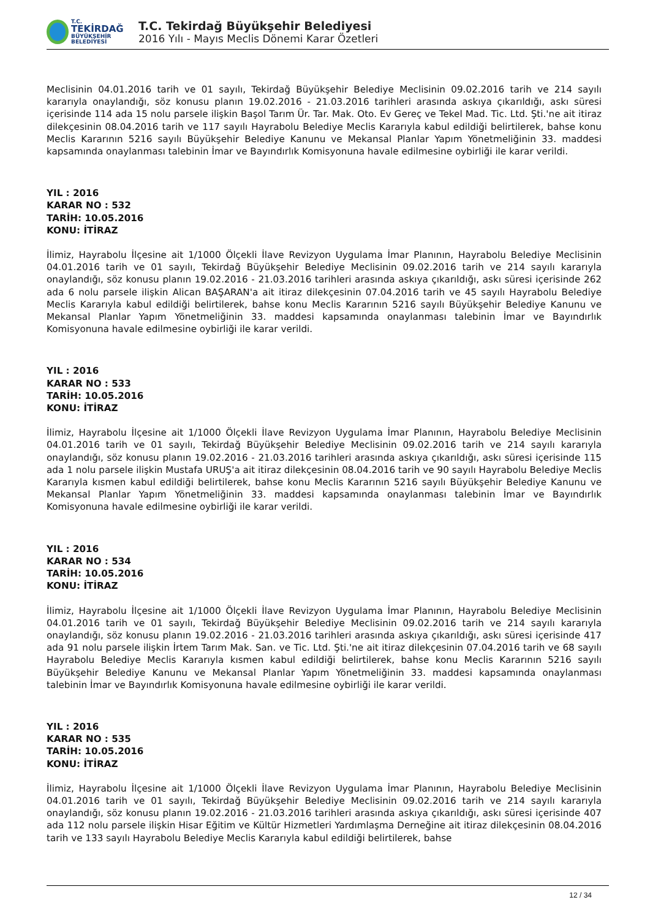T.C.
TEKİRDAĞ
BÜYÜKŞEHİR BELEDİYESİ
T.C. Tekirdağ Büyükşehir Belediyesi
2016 Yılı - Mayıs Meclis Dönemi Karar Özetleri
Meclisinin 04.01.2016 tarih ve 01 sayılı, Tekirdağ Büyükşehir Belediye Meclisinin 09.02.2016 tarih ve 214 sayılı kararıyla onaylandığı, söz konusu planın 19.02.2016 - 21.03.2016 tarihleri arasında askıya çıkarıldığı, askı süresi içerisinde 114 ada 15 nolu parsele ilişkin Başol Tarım Ür. Tar. Mak. Oto. Ev Gereç ve Tekel Mad. Tic. Ltd. Şti.'ne ait itiraz dilekçesinin 08.04.2016 tarih ve 117 sayılı Hayrabolu Belediye Meclis Kararıyla kabul edildiği belirtilerek, bahse konu Meclis Kararının 5216 sayılı Büyükşehir Belediye Kanunu ve Mekansal Planlar Yapım Yönetmeliğinin 33. maddesi kapsamında onaylanması talebinin İmar ve Bayındırlık Komisyonuna havale edilmesine oybirliği ile karar verildi.
YIL : 2016
KARAR NO : 532
TARİH: 10.05.2016
KONU: İTİRAZ
İlimiz, Hayrabolu İlçesine ait 1/1000 Ölçekli İlave Revizyon Uygulama İmar Planının, Hayrabolu Belediye Meclisinin 04.01.2016 tarih ve 01 sayılı, Tekirdağ Büyükşehir Belediye Meclisinin 09.02.2016 tarih ve 214 sayılı kararıyla onaylandığı, söz konusu planın 19.02.2016 - 21.03.2016 tarihleri arasında askıya çıkarıldığı, askı süresi içerisinde 262 ada 6 nolu parsele ilişkin Alican BAŞARAN'a ait itiraz dilekçesinin 07.04.2016 tarih ve 45 sayılı Hayrabolu Belediye Meclis Kararıyla kabul edildiği belirtilerek, bahse konu Meclis Kararının 5216 sayılı Büyükşehir Belediye Kanunu ve Mekansal Planlar Yapım Yönetmeliğinin 33. maddesi kapsamında onaylanması talebinin İmar ve Bayındırlık Komisyonuna havale edilmesine oybirliği ile karar verildi.
YIL : 2016
KARAR NO : 533
TARİH: 10.05.2016
KONU: İTİRAZ
İlimiz, Hayrabolu İlçesine ait 1/1000 Ölçekli İlave Revizyon Uygulama İmar Planının, Hayrabolu Belediye Meclisinin 04.01.2016 tarih ve 01 sayılı, Tekirdağ Büyükşehir Belediye Meclisinin 09.02.2016 tarih ve 214 sayılı kararıyla onaylandığı, söz konusu planın 19.02.2016 - 21.03.2016 tarihleri arasında askıya çıkarıldığı, askı süresi içerisinde 115 ada 1 nolu parsele ilişkin Mustafa URUŞ'a ait itiraz dilekçesinin 08.04.2016 tarih ve 90 sayılı Hayrabolu Belediye Meclis Kararıyla kısmen kabul edildiği belirtilerek, bahse konu Meclis Kararının 5216 sayılı Büyükşehir Belediye Kanunu ve Mekansal Planlar Yapım Yönetmeliğinin 33. maddesi kapsamında onaylanması talebinin İmar ve Bayındırlık Komisyonuna havale edilmesine oybirliği ile karar verildi.
YIL : 2016
KARAR NO : 534
TARİH: 10.05.2016
KONU: İTİRAZ
İlimiz, Hayrabolu İlçesine ait 1/1000 Ölçekli İlave Revizyon Uygulama İmar Planının, Hayrabolu Belediye Meclisinin 04.01.2016 tarih ve 01 sayılı, Tekirdağ Büyükşehir Belediye Meclisinin 09.02.2016 tarih ve 214 sayılı kararıyla onaylandığı, söz konusu planın 19.02.2016 - 21.03.2016 tarihleri arasında askıya çıkarıldığı, askı süresi içerisinde 417 ada 91 nolu parsele ilişkin İrtem Tarım Mak. San. ve Tic. Ltd. Şti.'ne ait itiraz dilekçesinin 07.04.2016 tarih ve 68 sayılı Hayrabolu Belediye Meclis Kararıyla kısmen kabul edildiği belirtilerek, bahse konu Meclis Kararının 5216 sayılı Büyükşehir Belediye Kanunu ve Mekansal Planlar Yapım Yönetmeliğinin 33. maddesi kapsamında onaylanması talebinin İmar ve Bayındırlık Komisyonuna havale edilmesine oybirliği ile karar verildi.
YIL : 2016
KARAR NO : 535
TARİH: 10.05.2016
KONU: İTİRAZ
İlimiz, Hayrabolu İlçesine ait 1/1000 Ölçekli İlave Revizyon Uygulama İmar Planının, Hayrabolu Belediye Meclisinin 04.01.2016 tarih ve 01 sayılı, Tekirdağ Büyükşehir Belediye Meclisinin 09.02.2016 tarih ve 214 sayılı kararıyla onaylandığı, söz konusu planın 19.02.2016 - 21.03.2016 tarihleri arasında askıya çıkarıldığı, askı süresi içerisinde 407 ada 112 nolu parsele ilişkin Hisar Eğitim ve Kültür Hizmetleri Yardımlaşma Derneğine ait itiraz dilekçesinin 08.04.2016 tarih ve 133 sayılı Hayrabolu Belediye Meclis Kararıyla kabul edildiği belirtilerek, bahse
12 / 34